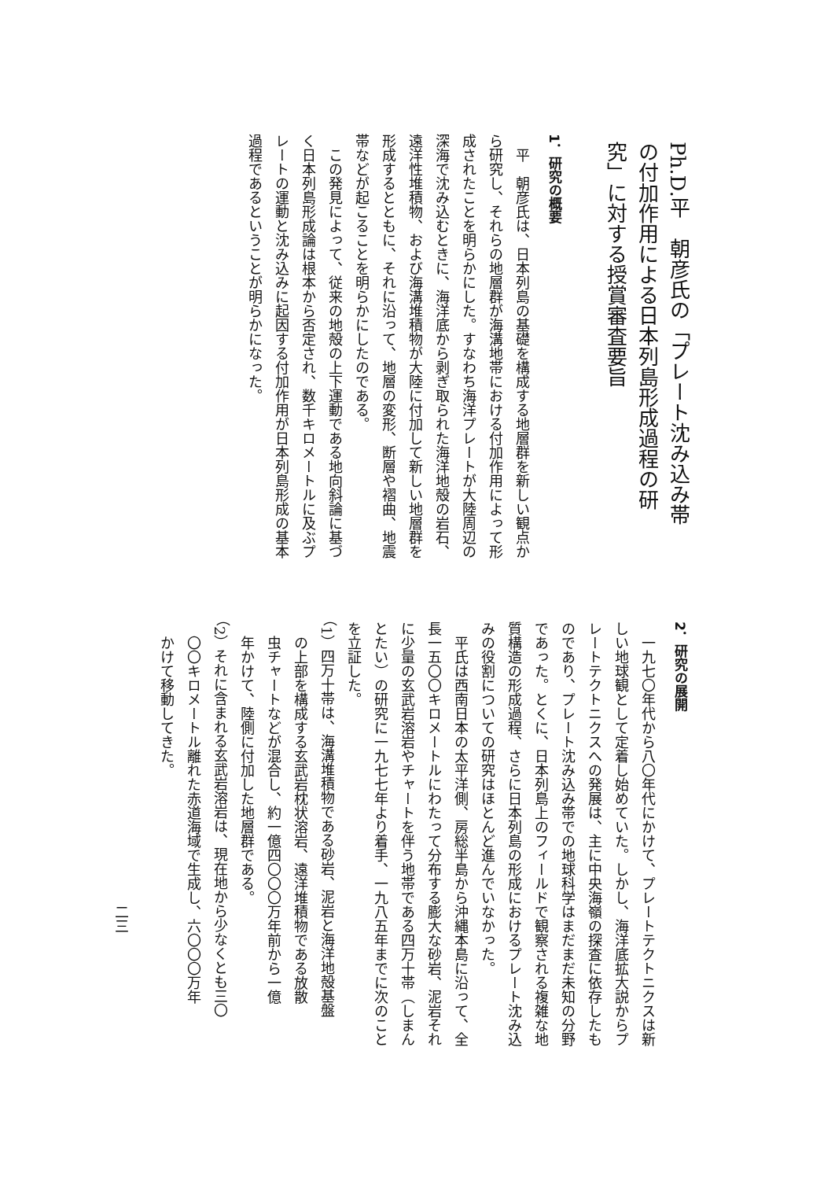Ph.D.平　朝彦氏の「プレート沈み込み帯
の付加作用による日本列島形成過程の研
究」に対する授賞審査要旨
1．研究の概要
　平　朝彦氏は、日本列島の基礎を構成する地層群を新しい観点か
ら研究し、それらの地層群が海溝地帯における付加作用によって形
成されたことを明らかにした。すなわち海洋プレートが大陸周辺の
深海で沈み込むときに、海洋底から剥ぎ取られた海洋地殻の岩石、
遠洋性堆積物、および海溝堆積物が大陸に付加して新しい地層群を
形成するとともに、それに沿って、地層の変形、断層や褶曲、地震
帯などが起こることを明らかにしたのである。
　この発見によって、従来の地殻の上下運動である地向斜論に基づ
く日本列島形成論は根本から否定され、数千キロメートルに及ぶプ
レートの運動と沈み込みに起因する付加作用が日本列島形成の基本
過程であるということが明らかになった。
2．研究の展開
　一九七〇年代から八〇年代にかけて、プレートテクトニクスは新
しい地球観として定着し始めていた。しかし、海洋底拡大説からプ
レートテクトニクスへの発展は、主に中央海嶺の探査に依存したも
のであり、プレート沈み込み帯での地球科学はまだまだ未知の分野
であった。とくに、日本列島上のフィールドで観察される複雑な地
質構造の形成過程、さらに日本列島の形成におけるプレート沈み込
みの役割についての研究はほとんど進んでいなかった。
　平氏は西南日本の太平洋側、房総半島から沖縄本島に沿って、全
長一五〇〇キロメートルにわたって分布する膨大な砂岩、泥岩それ
に少量の玄武岩溶岩やチャートを伴う地帯である四万十帯（しまん
とたい）の研究に一九七七年より着手、一九八五年までに次のこと
を立証した。
（1）四万十帯は、海溝堆積物である砂岩、泥岩と海洋地殻基盤
　の上部を構成する玄武岩枕状溶岩、遠洋堆積物である放散
　虫チャートなどが混合し、約一億四〇〇〇万年前から一億
　年かけて、陸側に付加した地層群である。
（2）それに含まれる玄武岩溶岩は、現在地から少なくとも三〇
　〇〇キロメートル離れた赤道海域で生成し、六〇〇〇万年
　かけて移動してきた。
二三